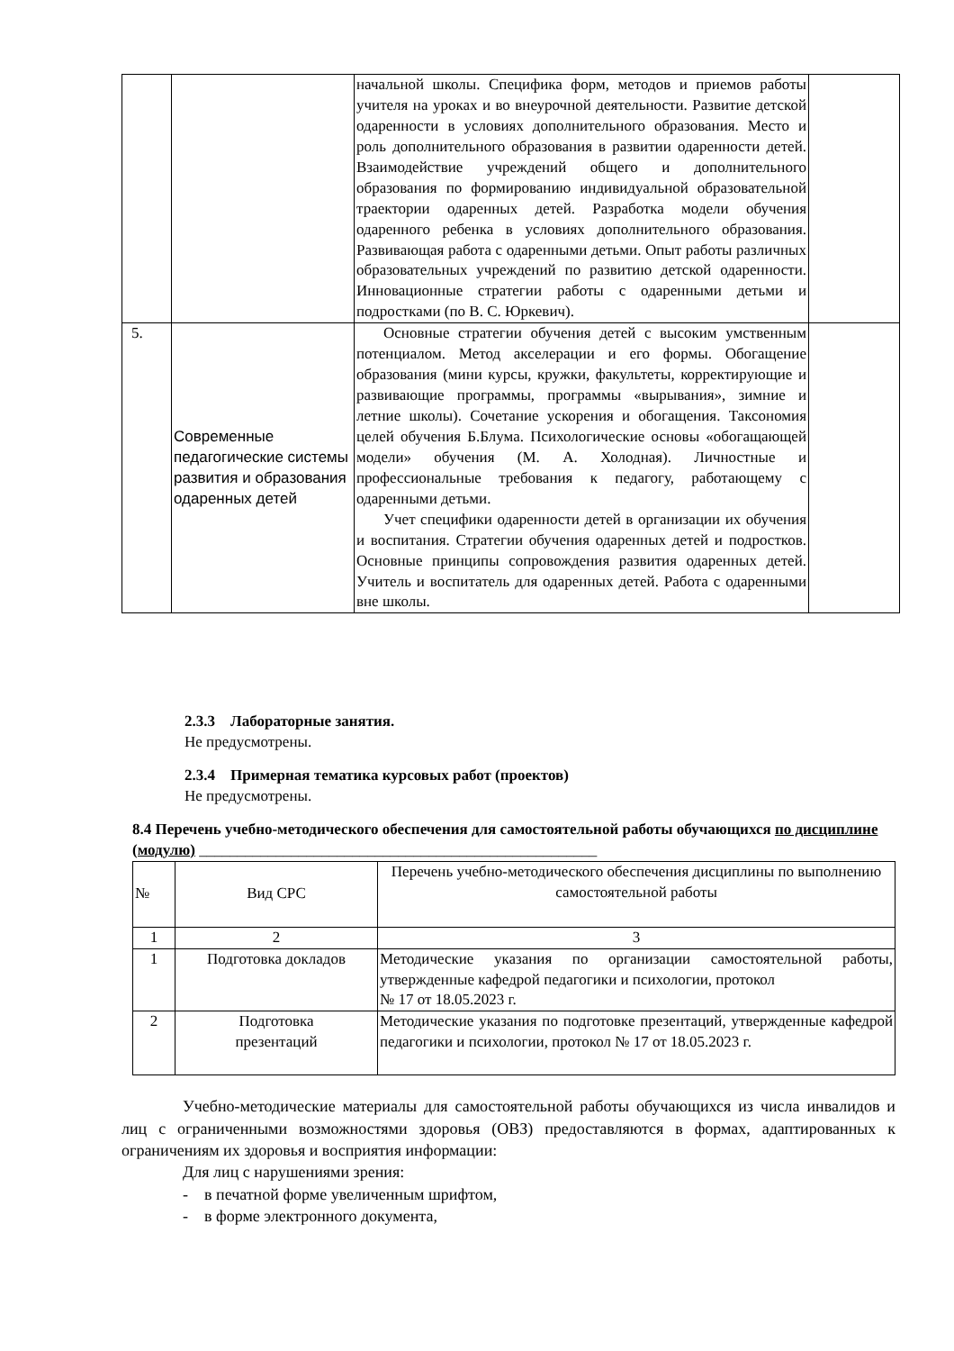| | | начальной школы. Специфика форм, методов и приемов работы учителя на уроках и во внеурочной деятельности. Развитие детской одаренности в условиях дополнительного образования. Место и роль дополнительного образования в развитии одаренности детей. Взаимодействие учреждений общего и дополнительного образования по формированию индивидуальной образовательной траектории одаренных детей. Разработка модели обучения одаренного ребенка в условиях дополнительного образования. Развивающая работа с одаренными детьми. Опыт работы различных образовательных учреждений по развитию детской одаренности. Инновационные стратегии работы с одаренными детьми и подростками (по В. С. Юркевич). | |
| 5. | Современные педагогические системы развития и образования одаренных детей | Основные стратегии обучения детей с высоким умственным потенциалом. Метод акселерации и его формы. Обогащение образования (мини курсы, кружки, факультеты, корректирующие и развивающие программы, программы «вырывания», зимние и летние школы). Сочетание ускорения и обогащения. Таксономия целей обучения Б.Блума. Психологические основы «обогащающей модели» обучения (М. А. Холодная). Личностные и профессиональные требования к педагогу, работающему с одаренными детьми. Учет специфики одаренности детей в организации их обучения и воспитания. Стратегии обучения одаренных детей и подростков. Основные принципы сопровождения развития одаренных детей. Учитель и воспитатель для одаренных детей. Работа с одаренными вне школы. | |
2.3.3 Лабораторные занятия.
Не предусмотрены.
2.3.4 Примерная тематика курсовых работ (проектов)
Не предусмотрены.
8.4 Перечень учебно-методического обеспечения для самостоятельной работы обучающихся по дисциплине (модулю) ____________________________________________________
| № | Вид СРС | Перечень учебно-методического обеспечения дисциплины по выполнению самостоятельной работы |
| --- | --- | --- |
| 1 | 2 | 3 |
| 1 | Подготовка докладов | Методические указания по организации самостоятельной работы, утвержденные кафедрой педагогики и психологии, протокол № 17 от 18.05.2023 г. |
| 2 | Подготовка презентаций | Методические указания по подготовке презентаций, утвержденные кафедрой педагогики и психологии, протокол № 17 от 18.05.2023 г. |
Учебно-методические материалы для самостоятельной работы обучающихся из числа инвалидов и лиц с ограниченными возможностями здоровья (ОВЗ) предоставляются в формах, адаптированных к ограничениям их здоровья и восприятия информации:
Для лиц с нарушениями зрения:
- в печатной форме увеличенным шрифтом,
- в форме электронного документа,